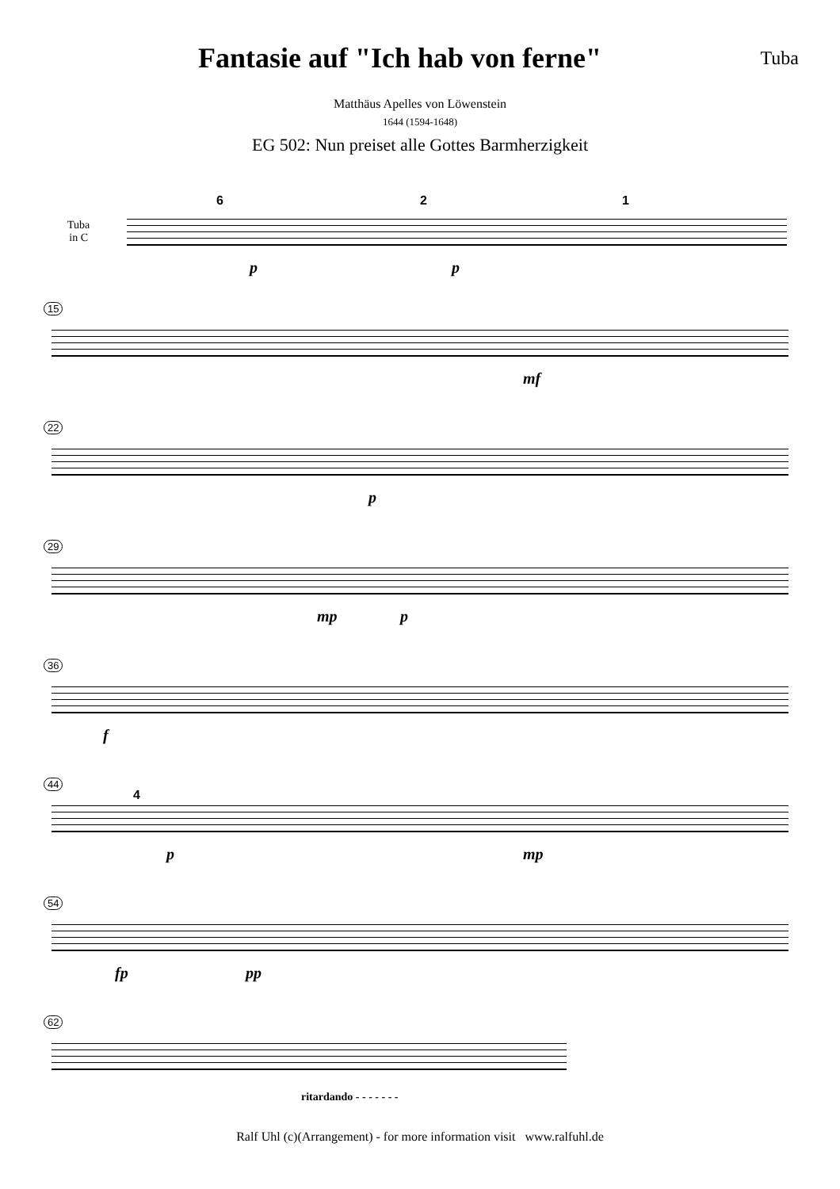Fantasie auf "Ich hab von ferne"
Tuba
Matthäus Apelles von Löwenstein
1644 (1594-1648)
EG 502: Nun preiset alle Gottes Barmherzigkeit
Tuba
in C
6 2 1
p p
15
mf
22
p
29
mp p
36
f
44
4
p mp
54
fp pp
62
ritardando - - - - - - -
Ralf Uhl (c)(Arrangement) - for more information visit www.ralfuhl.de